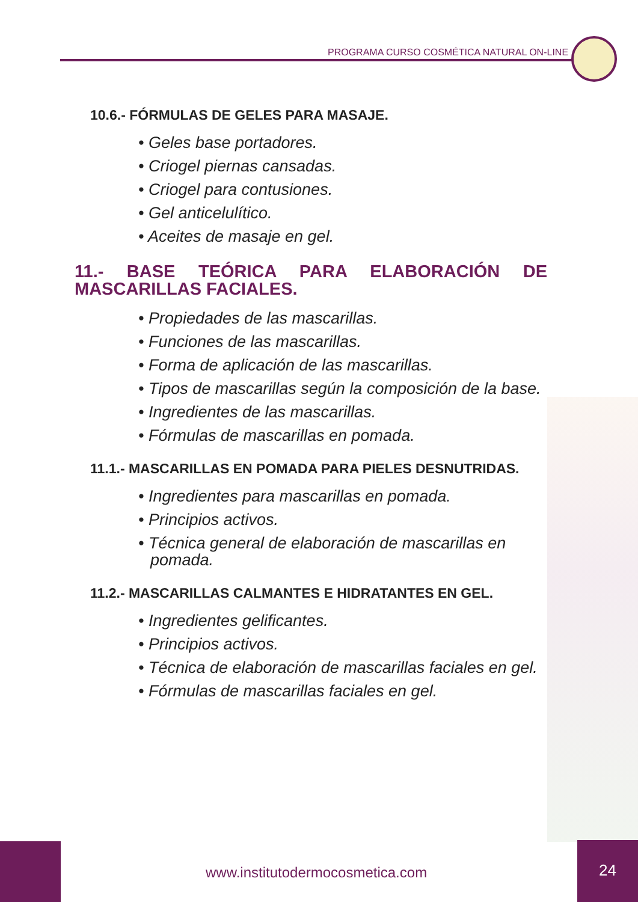PROGRAMA CURSO COSMÉTICA NATURAL ON-LINE
10.6.- FÓRMULAS DE GELES PARA MASAJE.
• Geles base portadores.
• Criogel piernas cansadas.
• Criogel para contusiones.
• Gel anticelulítico.
• Aceites de masaje en gel.
11.- BASE TEÓRICA PARA ELABORACIÓN DE MASCARILLAS FACIALES.
• Propiedades de las mascarillas.
• Funciones de las mascarillas.
• Forma de aplicación de las mascarillas.
• Tipos de mascarillas según la composición de la base.
• Ingredientes de las mascarillas.
• Fórmulas de mascarillas en pomada.
11.1.- MASCARILLAS EN POMADA PARA PIELES DESNUTRIDAS.
• Ingredientes para mascarillas en pomada.
• Principios activos.
• Técnica general de elaboración de mascarillas en pomada.
11.2.- MASCARILLAS CALMANTES E HIDRATANTES EN GEL.
• Ingredientes gelificantes.
• Principios activos.
• Técnica de elaboración de mascarillas faciales en gel.
• Fórmulas de mascarillas faciales en gel.
www.institutodermocosmetica.com
24